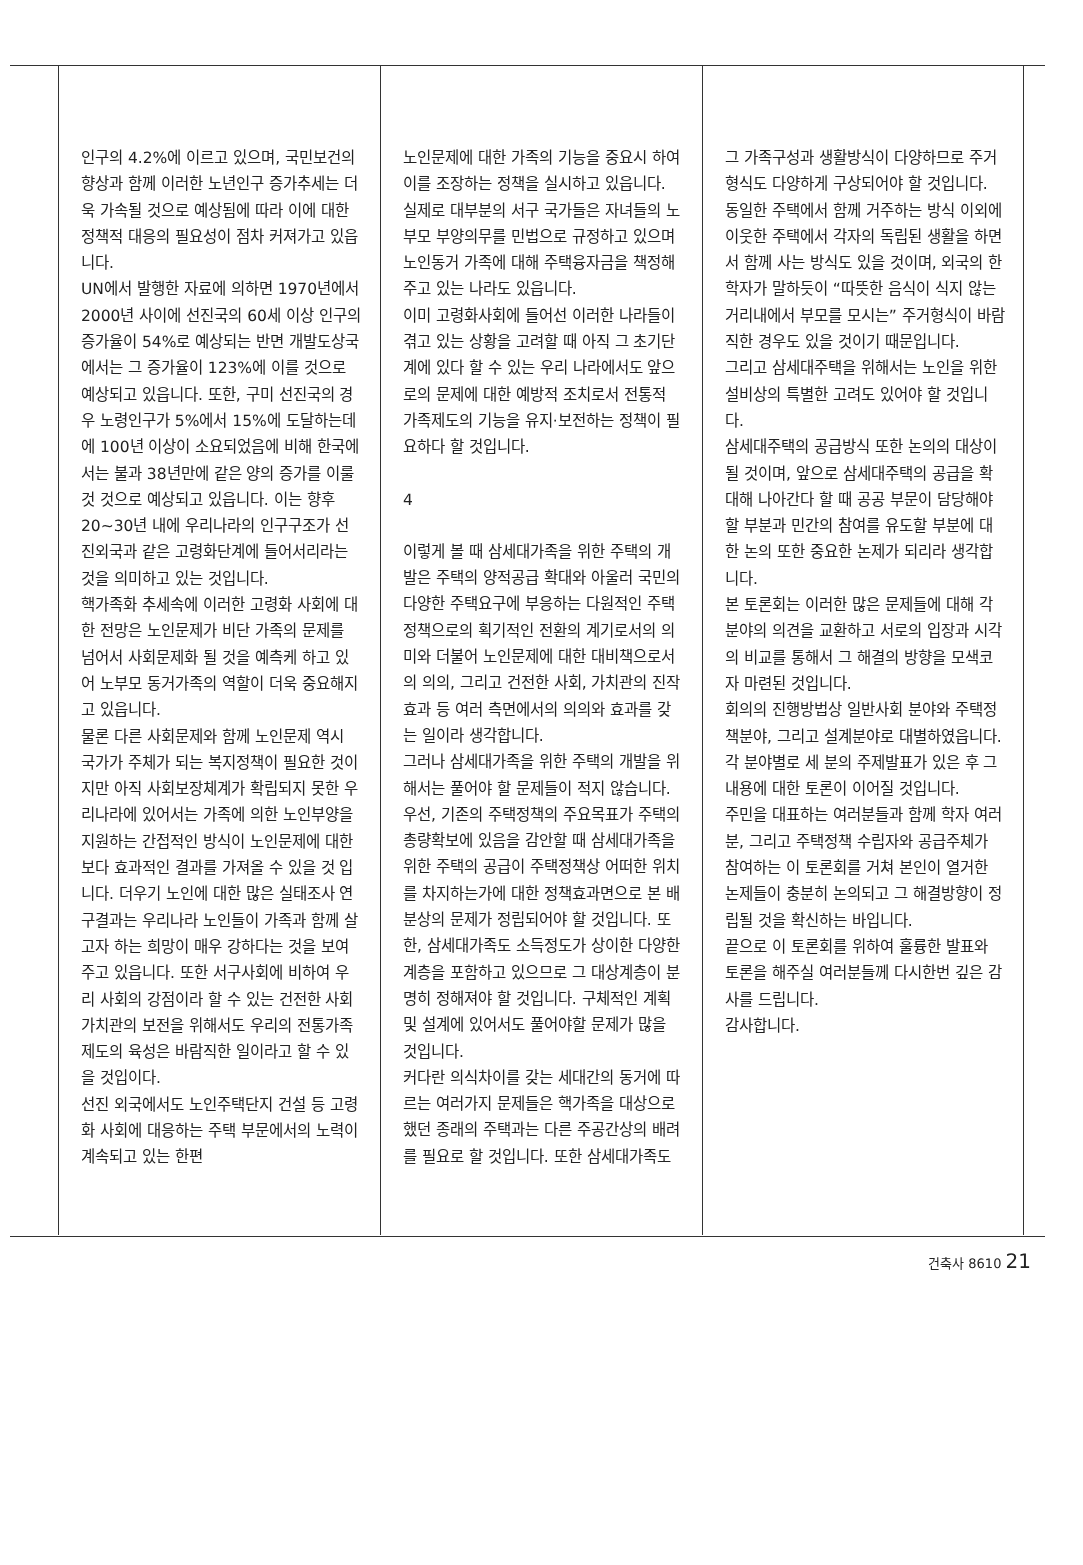인구의 4.2%에 이르고 있으며, 국민보건의 향상과 함께 이러한 노년인구 증가추세는 더욱 가속될 것으로 예상됨에 따라 이에 대한 정책적 대응의 필요성이 점차 커져가고 있읍니다.
UN에서 발행한 자료에 의하면 1970년에서 2000년 사이에 선진국의 60세 이상 인구의 증가율이 54%로 예상되는 반면 개발도상국에서는 그 증가율이 123%에 이를 것으로 예상되고 있읍니다. 또한, 구미 선진국의 경우 노령인구가 5%에서 15%에 도달하는데에 100년 이상이 소요되었음에 비해 한국에서는 불과 38년만에 같은 양의 증가를 이룰 것 것으로 예상되고 있읍니다. 이는 향후 20~30년 내에 우리나라의 인구구조가 선진외국과 같은 고령화단계에 들어서리라는 것을 의미하고 있는 것입니다.
핵가족화 추세속에 이러한 고령화 사회에 대한 전망은 노인문제가 비단 가족의 문제를 넘어서 사회문제화 될 것을 예측케 하고 있어 노부모 동거가족의 역할이 더욱 중요해지고 있읍니다.
물론 다른 사회문제와 함께 노인문제 역시 국가가 주체가 되는 복지정책이 필요한 것이지만 아직 사회보장체계가 확립되지 못한 우리나라에 있어서는 가족에 의한 노인부양을 지원하는 간접적인 방식이 노인문제에 대한 보다 효과적인 결과를 가져올 수 있을 것 입니다. 더우기 노인에 대한 많은 실태조사 연구결과는 우리나라 노인들이 가족과 함께 살고자 하는 희망이 매우 강하다는 것을 보여주고 있읍니다. 또한 서구사회에 비하여 우리 사회의 강점이라 할 수 있는 건전한 사회가치관의 보전을 위해서도 우리의 전통가족제도의 육성은 바람직한 일이라고 할 수 있을 것입이다.
선진 외국에서도 노인주택단지 건설 등 고령화 사회에 대응하는 주택 부문에서의 노력이 계속되고 있는 한편
노인문제에 대한 가족의 기능을 중요시 하여 이를 조장하는 정책을 실시하고 있읍니다. 실제로 대부분의 서구 국가들은 자녀들의 노부모 부양의무를 민법으로 규정하고 있으며 노인동거 가족에 대해 주택융자금을 책정해 주고 있는 나라도 있읍니다.
이미 고령화사회에 들어선 이러한 나라들이 겪고 있는 상황을 고려할 때 아직 그 초기단계에 있다 할 수 있는 우리 나라에서도 앞으로의 문제에 대한 예방적 조치로서 전통적 가족제도의 기능을 유지·보전하는 정책이 필요하다 할 것입니다.
4
이렇게 볼 때 삼세대가족을 위한 주택의 개발은 주택의 양적공급 확대와 아울러 국민의 다양한 주택요구에 부응하는 다원적인 주택정책으로의 획기적인 전환의 계기로서의 의미와 더불어 노인문제에 대한 대비책으로서의 의의, 그리고 건전한 사회, 가치관의 진작 효과 등 여러 측면에서의 의의와 효과를 갖는 일이라 생각합니다.
그러나 삼세대가족을 위한 주택의 개발을 위해서는 풀어야 할 문제들이 적지 않습니다.
우선, 기존의 주택정책의 주요목표가 주택의 총량확보에 있음을 감안할 때 삼세대가족을 위한 주택의 공급이 주택정책상 어떠한 위치를 차지하는가에 대한 정책효과면으로 본 배분상의 문제가 정립되어야 할 것입니다. 또한, 삼세대가족도 소득정도가 상이한 다양한 계층을 포함하고 있으므로 그 대상계층이 분명히 정해져야 할 것입니다. 구체적인 계획 및 설계에 있어서도 풀어야할 문제가 많을 것입니다.
커다란 의식차이를 갖는 세대간의 동거에 따르는 여러가지 문제들은 핵가족을 대상으로 했던 종래의 주택과는 다른 주공간상의 배려를 필요로 할 것입니다. 또한 삼세대가족도
그 가족구성과 생활방식이 다양하므로 주거형식도 다양하게 구상되어야 할 것입니다. 동일한 주택에서 함께 거주하는 방식 이외에 이웃한 주택에서 각자의 독립된 생활을 하면서 함께 사는 방식도 있을 것이며, 외국의 한 학자가 말하듯이 “따뜻한 음식이 식지 않는 거리내에서 부모를 모시는” 주거형식이 바람직한 경우도 있을 것이기 때문입니다.
그리고 삼세대주택을 위해서는 노인을 위한 설비상의 특별한 고려도 있어야 할 것입니다.
삼세대주택의 공급방식 또한 논의의 대상이 될 것이며, 앞으로 삼세대주택의 공급을 확대해 나아간다 할 때 공공 부문이 담당해야 할 부분과 민간의 참여를 유도할 부분에 대한 논의 또한 중요한 논제가 되리라 생각합니다.
본 토론회는 이러한 많은 문제들에 대해 각 분야의 의견을 교환하고 서로의 입장과 시각의 비교를 통해서 그 해결의 방향을 모색코자 마련된 것입니다.
회의의 진행방법상 일반사회 분야와 주택정책분야, 그리고 설계분야로 대별하였읍니다. 각 분야별로 세 분의 주제발표가 있은 후 그 내용에 대한 토론이 이어질 것입니다.
주민을 대표하는 여러분들과 함께 학자 여러분, 그리고 주택정책 수립자와 공급주체가 참여하는 이 토론회를 거쳐 본인이 열거한 논제들이 충분히 논의되고 그 해결방향이 정립될 것을 확신하는 바입니다.
끝으로 이 토론회를 위하여 훌륭한 발표와 토론을 해주실 여러분들께 다시한번 깊은 감사를 드립니다.
감사합니다.
건축사 8610 21